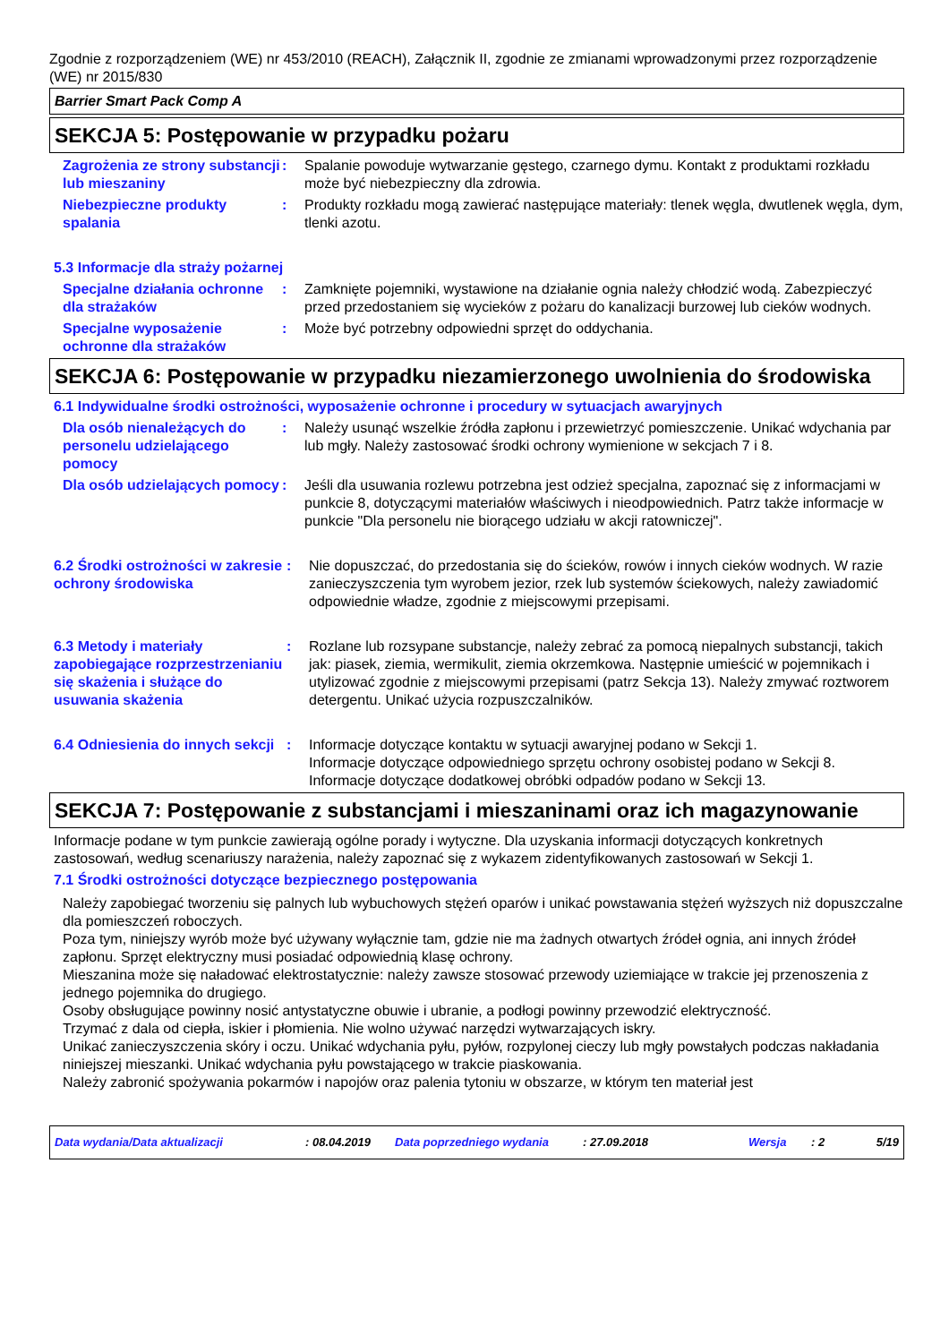Zgodnie z rozporządzeniem (WE) nr 453/2010 (REACH), Załącznik II, zgodnie ze zmianami wprowadzonymi przez rozporządzenie (WE) nr 2015/830
Barrier Smart Pack Comp A
SEKCJA 5: Postępowanie w przypadku pożaru
Zagrożenia ze strony substancji lub mieszaniny
: Spalanie powoduje wytwarzanie gęstego, czarnego dymu. Kontakt z produktami rozkładu może być niebezpieczny dla zdrowia.
Niebezpieczne produkty spalania
: Produkty rozkładu mogą zawierać następujące materiały: tlenek węgla, dwutlenek węgla, dym, tlenki azotu.
5.3 Informacje dla straży pożarnej
Specjalne działania ochronne dla strażaków
: Zamknięte pojemniki, wystawione na działanie ognia należy chłodzić wodą. Zabezpieczyć przed przedostaniem się wycieków z pożaru do kanalizacji burzowej lub cieków wodnych.
Specjalne wyposażenie ochronne dla strażaków
: Może być potrzebny odpowiedni sprzęt do oddychania.
SEKCJA 6: Postępowanie w przypadku niezamierzonego uwolnienia do środowiska
6.1 Indywidualne środki ostrożności, wyposażenie ochronne i procedury w sytuacjach awaryjnych
Dla osób nienależących do personelu udzielającego pomocy
: Należy usunąć wszelkie źródła zapłonu i przewietrzyć pomieszczenie. Unikać wdychania par lub mgły. Należy zastosować środki ochrony wymienione w sekcjach 7 i 8.
Dla osób udzielających pomocy
: Jeśli dla usuwania rozlewu potrzebna jest odzież specjalna, zapoznać się z informacjami w punkcie 8, dotyczącymi materiałów właściwych i nieodpowiednich. Patrz także informacje w punkcie "Dla personelu nie biorącego udziału w akcji ratowniczej".
6.2 Środki ostrożności w zakresie ochrony środowiska
: Nie dopuszczać, do przedostania się do ścieków, rowów i innych cieków wodnych. W razie zanieczyszczenia tym wyrobem jezior, rzek lub systemów ściekowych, należy zawiadomić odpowiednie władze, zgodnie z miejscowymi przepisami.
6.3 Metody i materiały zapobiegające rozprzestrzenianiu się skażenia i służące do usuwania skażenia
: Rozlane lub rozsypane substancje, należy zebrać za pomocą niepalnych substancji, takich jak: piasek, ziemia, wermikulit, ziemia okrzemkowa. Następnie umieścić w pojemnikach i utylizować zgodnie z miejscowymi przepisami (patrz Sekcja 13). Należy zmywać roztworem detergentu. Unikać użycia rozpuszczalników.
6.4 Odniesienia do innych sekcji
: Informacje dotyczące kontaktu w sytuacji awaryjnej podano w Sekcji 1.
Informacje dotyczące odpowiedniego sprzętu ochrony osobistej podano w Sekcji 8.
Informacje dotyczące dodatkowej obróbki odpadów podano w Sekcji 13.
SEKCJA 7: Postępowanie z substancjami i mieszaninami oraz ich magazynowanie
Informacje podane w tym punkcie zawierają ogólne porady i wytyczne. Dla uzyskania informacji dotyczących konkretnych zastosowań, według scenariuszy narażenia, należy zapoznać się z wykazem zidentyfikowanych zastosowań w Sekcji 1.
7.1 Środki ostrożności dotyczące bezpiecznego postępowania
Należy zapobiegać tworzeniu się palnych lub wybuchowych stężeń oparów i unikać powstawania stężeń wyższych niż dopuszczalne dla pomieszczeń roboczych.
Poza tym, niniejszy wyrób może być używany wyłącznie tam, gdzie nie ma żadnych otwartych źródeł ognia, ani innych źródeł zapłonu. Sprzęt elektryczny musi posiadać odpowiednią klasę ochrony.
Mieszanina może się naładować elektrostatycznie: należy zawsze stosować przewody uziemiające w trakcie jej przenoszenia z jednego pojemnika do drugiego.
Osoby obsługujące powinny nosić antystatyczne obuwie i ubranie, a podłogi powinny przewodzić elektryczność.
Trzymać z dala od ciepła, iskier i płomienia. Nie wolno używać narzędzi wytwarzających iskry.
Unikać zanieczyszczenia skóry i oczu. Unikać wdychania pyłu, pyłów, rozpylonej cieczy lub mgły powstałych podczas nakładania niniejszej mieszanki. Unikać wdychania pyłu powstającego w trakcie piaskowania.
Należy zabronić spożywania pokarmów i napojów oraz palenia tytoniu w obszarze, w którym ten materiał jest
Data wydania/Data aktualizacji: 08.04.2019 Data poprzedniego wydania: 27.09.2018 Wersja: 2 5/19